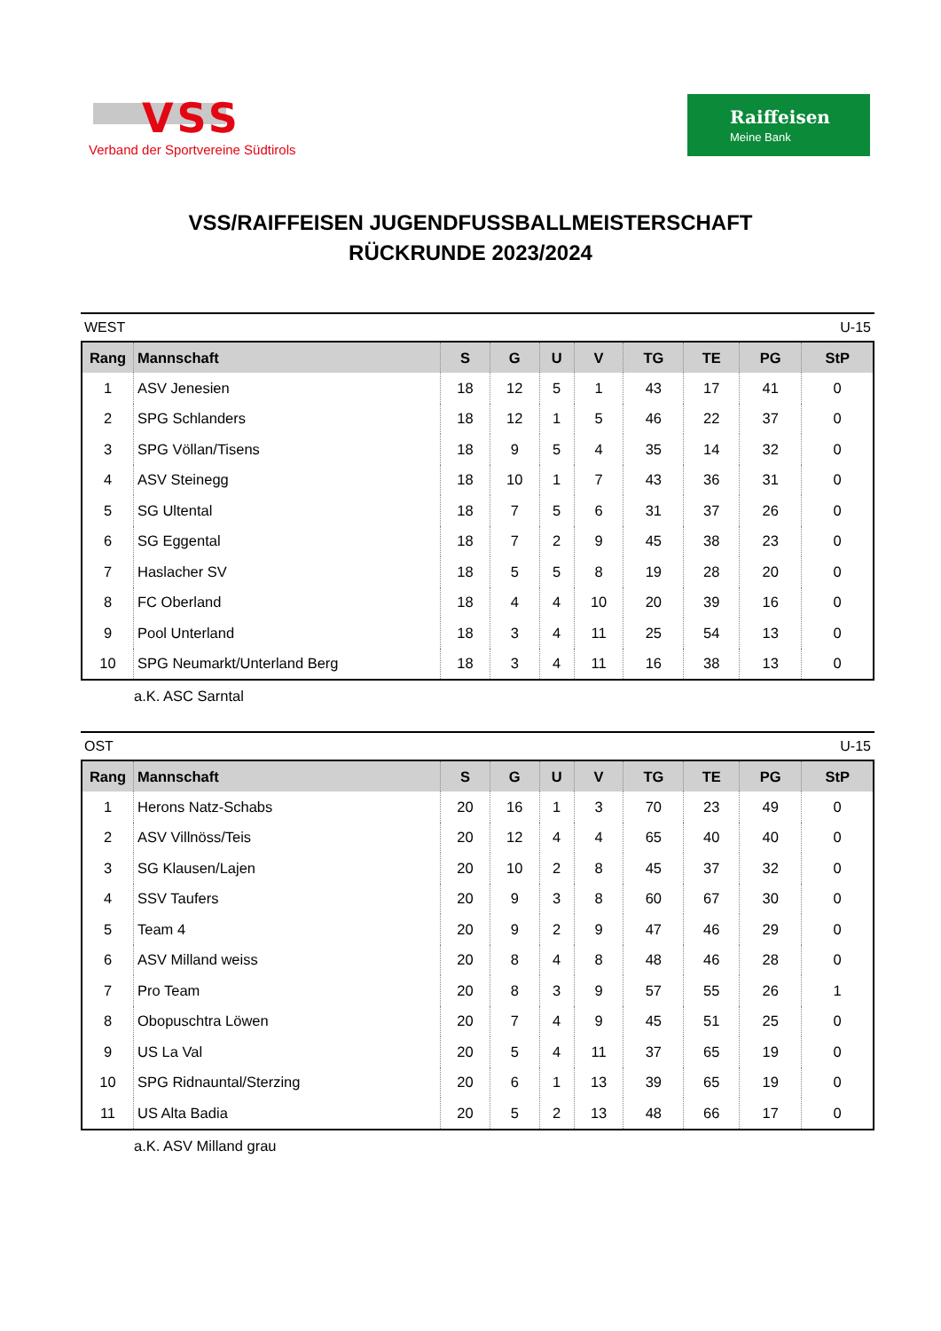VSS
Verband der Sportvereine Südtirols
Raiffeisen
Meine Bank
VSS/RAIFFEISEN JUGENDFUSSBALLMEISTERSCHAFT
RÜCKRUNDE 2023/2024
WEST U-15
| Rang | Mannschaft | S | G | U | V | TG | TE | PG | StP |
| --- | --- | --- | --- | --- | --- | --- | --- | --- | --- |
| 1 | ASV Jenesien | 18 | 12 | 5 | 1 | 43 | 17 | 41 | 0 |
| 2 | SPG Schlanders | 18 | 12 | 1 | 5 | 46 | 22 | 37 | 0 |
| 3 | SPG Völlan/Tisens | 18 | 9 | 5 | 4 | 35 | 14 | 32 | 0 |
| 4 | ASV Steinegg | 18 | 10 | 1 | 7 | 43 | 36 | 31 | 0 |
| 5 | SG Ultental | 18 | 7 | 5 | 6 | 31 | 37 | 26 | 0 |
| 6 | SG Eggental | 18 | 7 | 2 | 9 | 45 | 38 | 23 | 0 |
| 7 | Haslacher SV | 18 | 5 | 5 | 8 | 19 | 28 | 20 | 0 |
| 8 | FC Oberland | 18 | 4 | 4 | 10 | 20 | 39 | 16 | 0 |
| 9 | Pool Unterland | 18 | 3 | 4 | 11 | 25 | 54 | 13 | 0 |
| 10 | SPG Neumarkt/Unterland Berg | 18 | 3 | 4 | 11 | 16 | 38 | 13 | 0 |
a.K. ASC Sarntal
OST U-15
| Rang | Mannschaft | S | G | U | V | TG | TE | PG | StP |
| --- | --- | --- | --- | --- | --- | --- | --- | --- | --- |
| 1 | Herons Natz-Schabs | 20 | 16 | 1 | 3 | 70 | 23 | 49 | 0 |
| 2 | ASV Villnöss/Teis | 20 | 12 | 4 | 4 | 65 | 40 | 40 | 0 |
| 3 | SG Klausen/Lajen | 20 | 10 | 2 | 8 | 45 | 37 | 32 | 0 |
| 4 | SSV Taufers | 20 | 9 | 3 | 8 | 60 | 67 | 30 | 0 |
| 5 | Team 4 | 20 | 9 | 2 | 9 | 47 | 46 | 29 | 0 |
| 6 | ASV Milland weiss | 20 | 8 | 4 | 8 | 48 | 46 | 28 | 0 |
| 7 | Pro Team | 20 | 8 | 3 | 9 | 57 | 55 | 26 | 1 |
| 8 | Obopuschtra Löwen | 20 | 7 | 4 | 9 | 45 | 51 | 25 | 0 |
| 9 | US La Val | 20 | 5 | 4 | 11 | 37 | 65 | 19 | 0 |
| 10 | SPG Ridnauntal/Sterzing | 20 | 6 | 1 | 13 | 39 | 65 | 19 | 0 |
| 11 | US Alta Badia | 20 | 5 | 2 | 13 | 48 | 66 | 17 | 0 |
a.K. ASV Milland grau